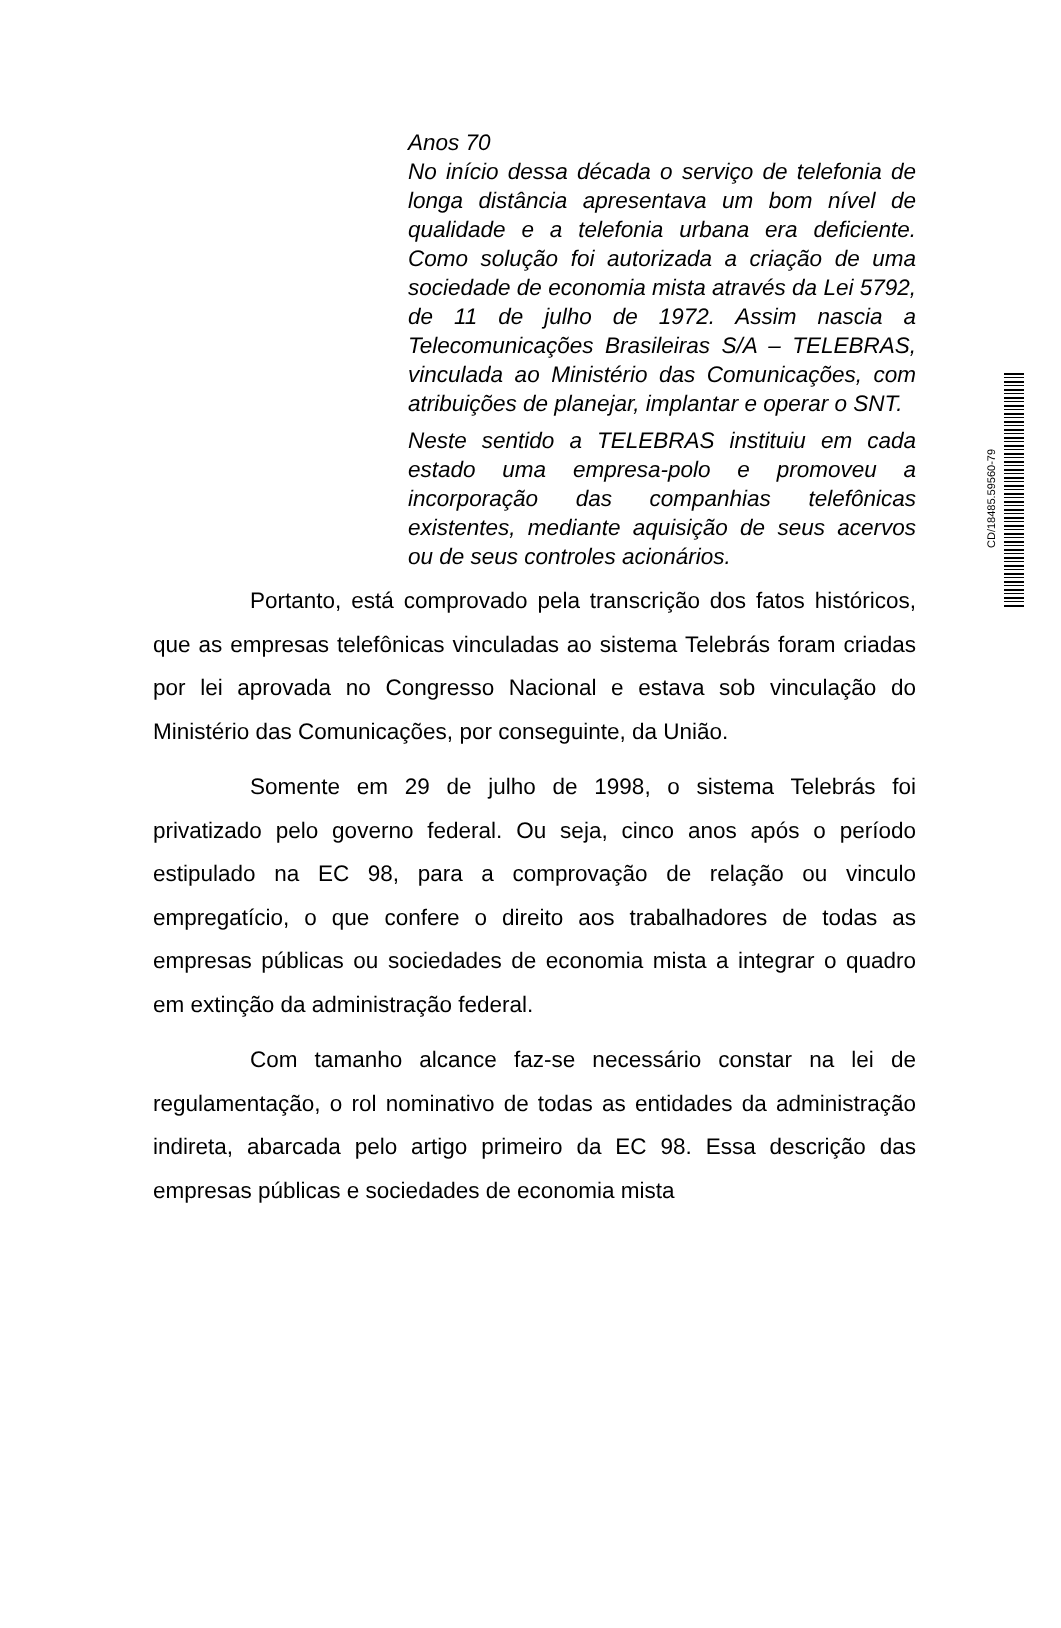Anos 70
No início dessa década o serviço de telefonia de longa distância apresentava um bom nível de qualidade e a telefonia urbana era deficiente. Como solução foi autorizada a criação de uma sociedade de economia mista através da Lei 5792, de 11 de julho de 1972. Assim nascia a Telecomunicações Brasileiras S/A – TELEBRAS, vinculada ao Ministério das Comunicações, com atribuições de planejar, implantar e operar o SNT.
Neste sentido a TELEBRAS instituiu em cada estado uma empresa-polo e promoveu a incorporação das companhias telefônicas existentes, mediante aquisição de seus acervos ou de seus controles acionários.
Portanto, está comprovado pela transcrição dos fatos históricos, que as empresas telefônicas vinculadas ao sistema Telebrás foram criadas por lei aprovada no Congresso Nacional e estava sob vinculação do Ministério das Comunicações, por conseguinte, da União.
Somente em 29 de julho de 1998, o sistema Telebrás foi privatizado pelo governo federal. Ou seja, cinco anos após o período estipulado na EC 98, para a comprovação de relação ou vinculo empregatício, o que confere o direito aos trabalhadores de todas as empresas públicas ou sociedades de economia mista a integrar o quadro em extinção da administração federal.
Com tamanho alcance faz-se necessário constar na lei de regulamentação, o rol nominativo de todas as entidades da administração indireta, abarcada pelo artigo primeiro da EC 98. Essa descrição das empresas públicas e sociedades de economia mista
CD/18485.59560-79